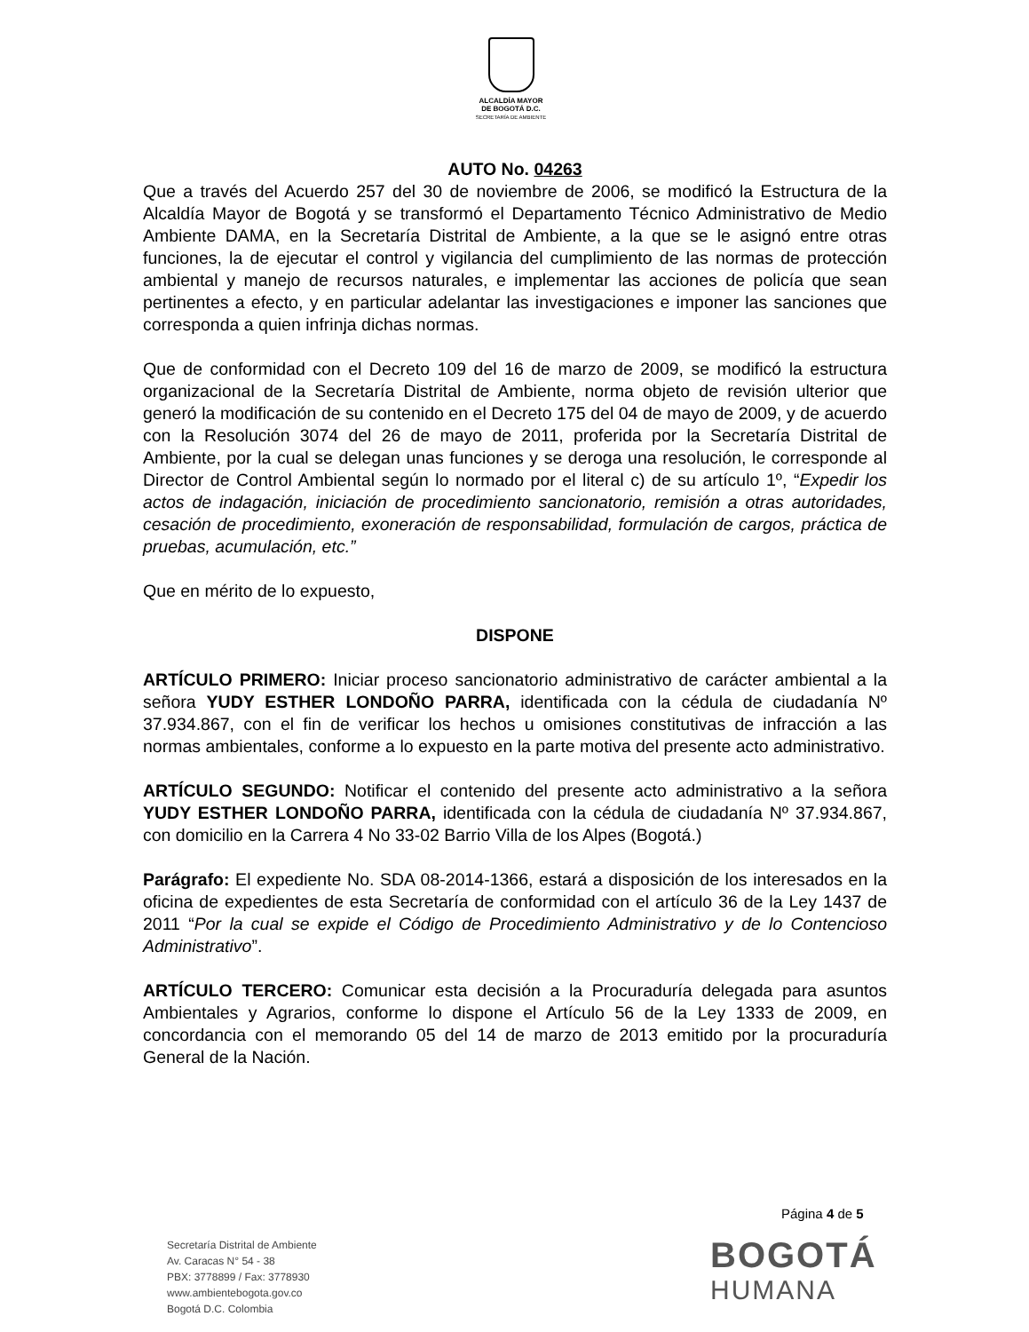ALCALDÍA MAYOR
DE BOGOTÁ D.C.
SECRETARÍA DE AMBIENTE
AUTO No. 04263
Que a través del Acuerdo 257 del 30 de noviembre de 2006, se modificó la Estructura de la Alcaldía Mayor de Bogotá y se transformó el Departamento Técnico Administrativo de Medio Ambiente DAMA, en la Secretaría Distrital de Ambiente, a la que se le asignó entre otras funciones, la de ejecutar el control y vigilancia del cumplimiento de las normas de protección ambiental y manejo de recursos naturales, e implementar las acciones de policía que sean pertinentes a efecto, y en particular adelantar las investigaciones e imponer las sanciones que corresponda a quien infrinja dichas normas.
Que de conformidad con el Decreto 109 del 16 de marzo de 2009, se modificó la estructura organizacional de la Secretaría Distrital de Ambiente, norma objeto de revisión ulterior que generó la modificación de su contenido en el Decreto 175 del 04 de mayo de 2009, y de acuerdo con la Resolución 3074 del 26 de mayo de 2011, proferida por la Secretaría Distrital de Ambiente, por la cual se delegan unas funciones y se deroga una resolución, le corresponde al Director de Control Ambiental según lo normado por el literal c) de su artículo 1º, “Expedir los actos de indagación, iniciación de procedimiento sancionatorio, remisión a otras autoridades, cesación de procedimiento, exoneración de responsabilidad, formulación de cargos, práctica de pruebas, acumulación, etc.”
Que en mérito de lo expuesto,
DISPONE
ARTÍCULO PRIMERO: Iniciar proceso sancionatorio administrativo de carácter ambiental a la señora YUDY ESTHER LONDOÑO PARRA, identificada con la cédula de ciudadanía Nº 37.934.867, con el fin de verificar los hechos u omisiones constitutivas de infracción a las normas ambientales, conforme a lo expuesto en la parte motiva del presente acto administrativo.
ARTÍCULO SEGUNDO: Notificar el contenido del presente acto administrativo a la señora YUDY ESTHER LONDOÑO PARRA, identificada con la cédula de ciudadanía Nº 37.934.867, con domicilio en la Carrera 4 No 33-02 Barrio Villa de los Alpes (Bogotá.)
Parágrafo: El expediente No. SDA 08-2014-1366, estará a disposición de los interesados en la oficina de expedientes de esta Secretaría de conformidad con el artículo 36 de la Ley 1437 de 2011 “Por la cual se expide el Código de Procedimiento Administrativo y de lo Contencioso Administrativo”.
ARTÍCULO TERCERO: Comunicar esta decisión a la Procuraduría delegada para asuntos Ambientales y Agrarios, conforme lo dispone el Artículo 56 de la Ley 1333 de 2009, en concordancia con el memorando 05 del 14 de marzo de 2013 emitido por la procuraduría General de la Nación.
Página 4 de 5
Secretaría Distrital de Ambiente
Av. Caracas N° 54 - 38
PBX: 3778899 / Fax: 3778930
www.ambientebogota.gov.co
Bogotá D.C. Colombia
BOGOTÁ
HUMANA